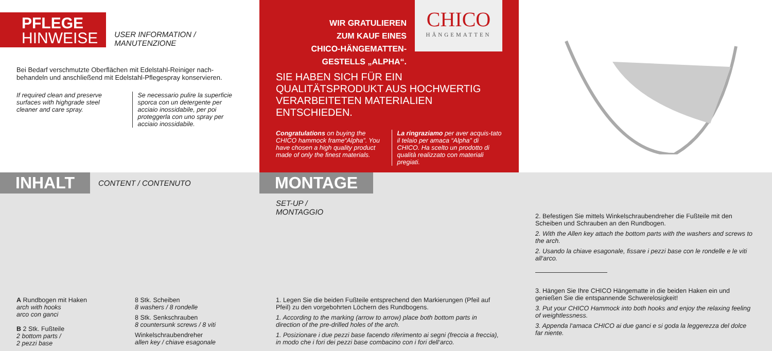PFLEGE
HINWEISE
USER INFORMATION /
MANUTENZIONE
Bei Bedarf verschmutzte Oberflächen mit Edelstahl-Reiniger nach-behandeln und anschließend mit Edelstahl-Pflegespray konservieren.
If required clean and preserve surfaces with highgrade steel cleaner and care spray.
Se necessario pulire la superficie sporca con un detergente per acciaio inossidabile, per poi proteggerla con uno spray per acciaio inossidabile.
WIR GRATULIEREN
ZUM KAUF EINES
CHICO-HÄNGEMATTEN-
GESTELLS „ALPHA“.
CHICO
HÄNGEMATTEN
SIE HABEN SICH FÜR EIN QUALITÄTSPRODUKT AUS HOCHWERTIG VERARBEITETEN MATERIALIEN ENTSCHIEDEN.
Congratulations on buying the CHICO hammock frame“Alpha”. You have chosen a high quality product made of only the finest materials.
La ringraziamo per aver acquis-tato il telaio per amaca “Alpha” di CHICO. Ha scelto un prodotto di qualità realizzato con materiali pregiati.
INHALT CONTENT / CONTENUTO
A Rundbogen mit Haken
arch with hooks
arco con ganci
B 2 Stk. Fußteile
2 bottom parts /
2 pezzi base
8 Stk. Scheiben
8 washers / 8 rondelle
8 Stk. Senkschrauben
8 countersunk screws / 8 viti
Winkelschraubendreher
allen key / chiave esagonale
MONTAGE
SET-UP /
MONTAGGIO
1. Legen Sie die beiden Fußteile entsprechend den Markierungen (Pfeil auf Pfeil) zu den vorgebohrten Löchern des Rundbogens.
1. According to the marking (arrow to arrow) place both bottom parts in direction of the pre-drilled holes of the arch.
1. Posizionare i due pezzi base facendo riferimento ai segni (freccia a freccia), in modo che i fori dei pezzi base combacino con i fori dell‘arco.
2. Befestigen Sie mittels Winkelschraubendreher die Fußteile mit den Scheiben und Schrauben an den Rundbogen.
2. With the Allen key attach the bottom parts with the washers and screws to the arch.
2. Usando la chiave esagonale, fissare i pezzi base con le rondelle e le viti all‘arco.
3. Hängen Sie Ihre CHICO Hängematte in die beiden Haken ein und genießen Sie die entspannende Schwerelosigkeit!
3. Put your CHICO Hammock into both hooks and enjoy the relaxing feeling of weightlessness.
3. Appenda l‘amaca CHICO ai due ganci e si goda la leggerezza del dolce far niente.